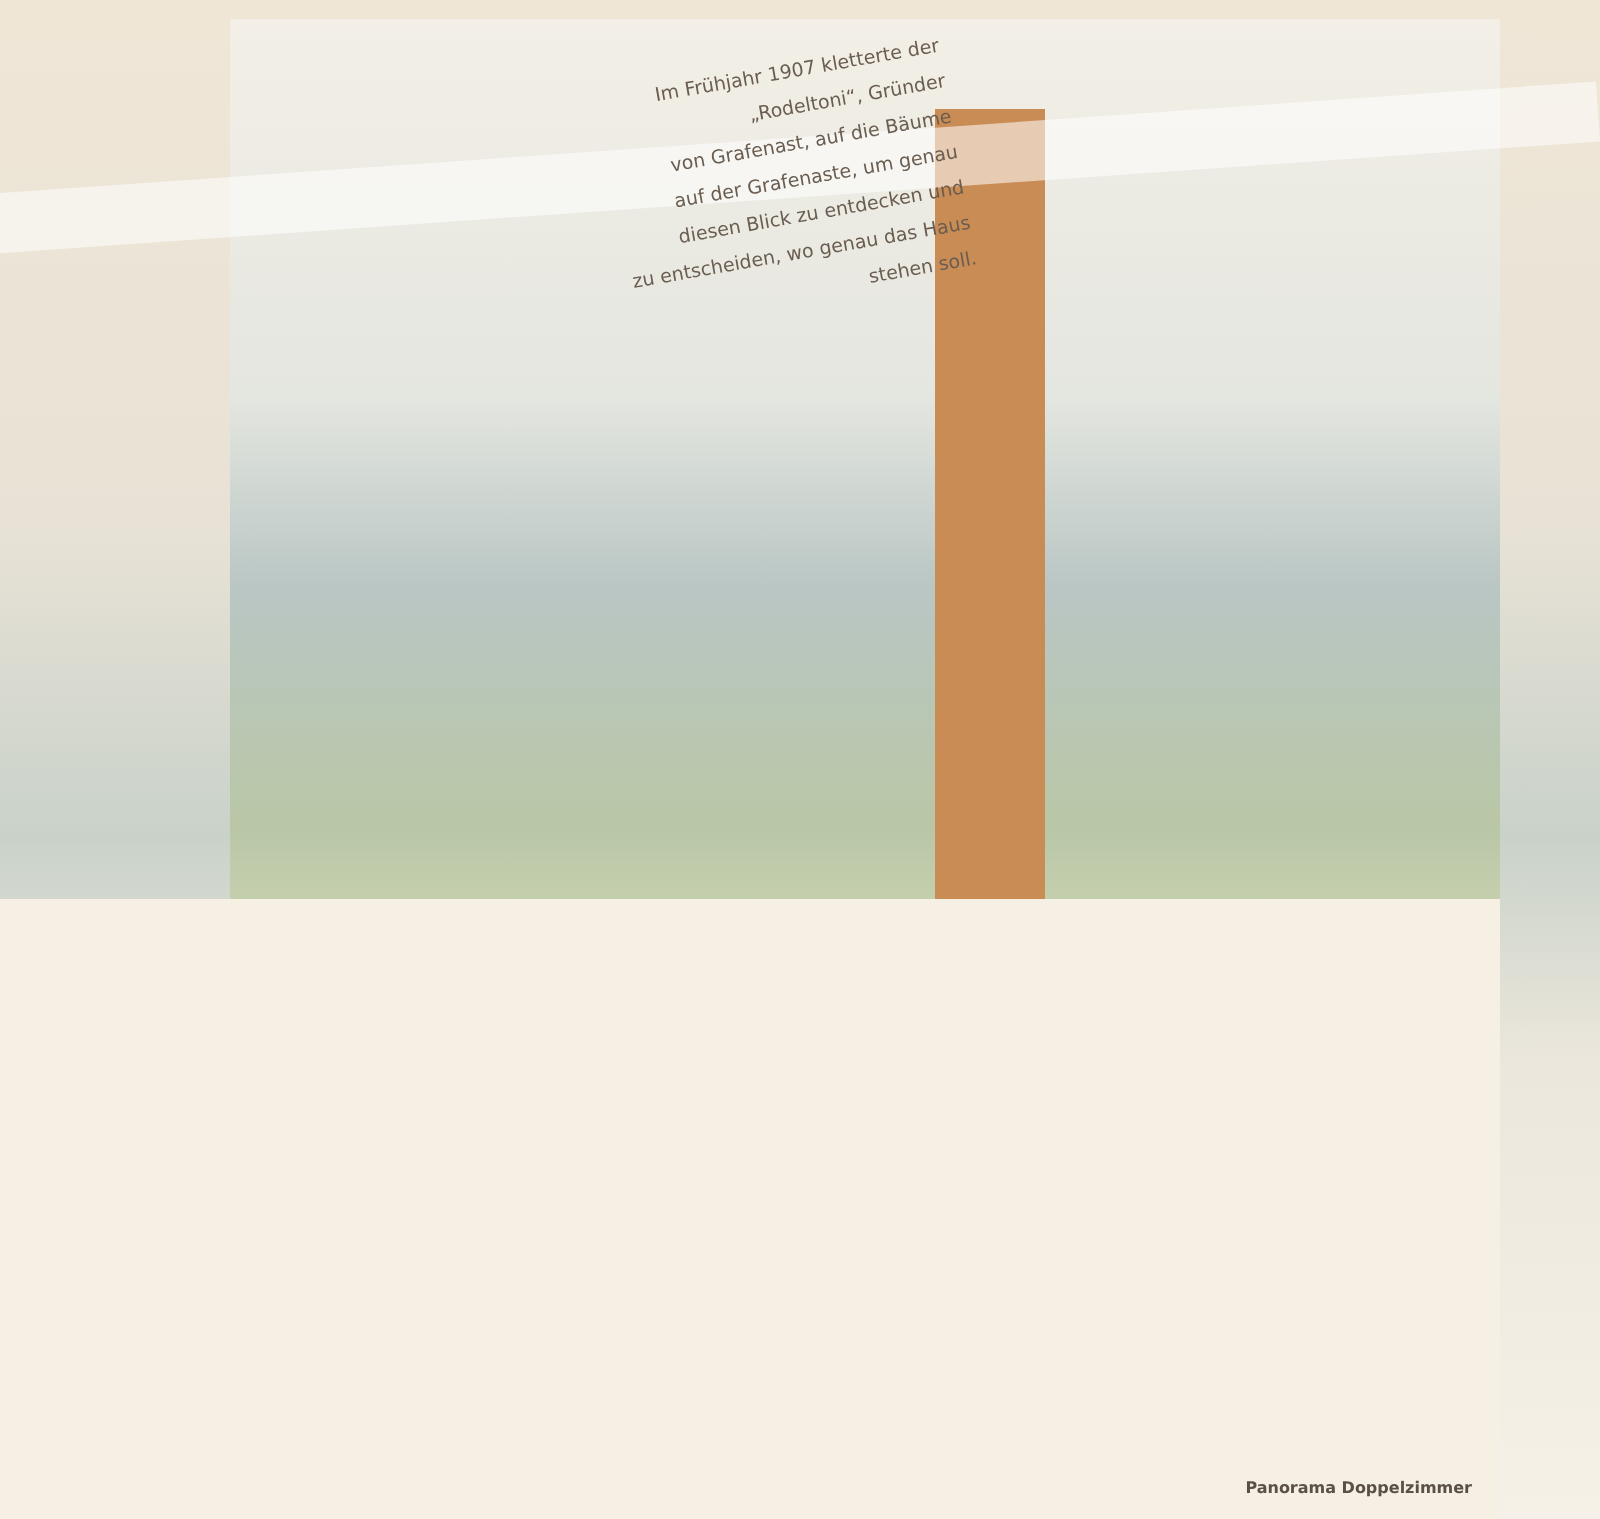Im Frühjahr 1907 kletterte der
„Rodeltoni“, Gründer
von Grafenast, auf die Bäume
auf der Grafenaste, um genau
diesen Blick zu entdecken und
zu entscheiden, wo genau das Haus
stehen soll.
Panorama Doppelzimmer